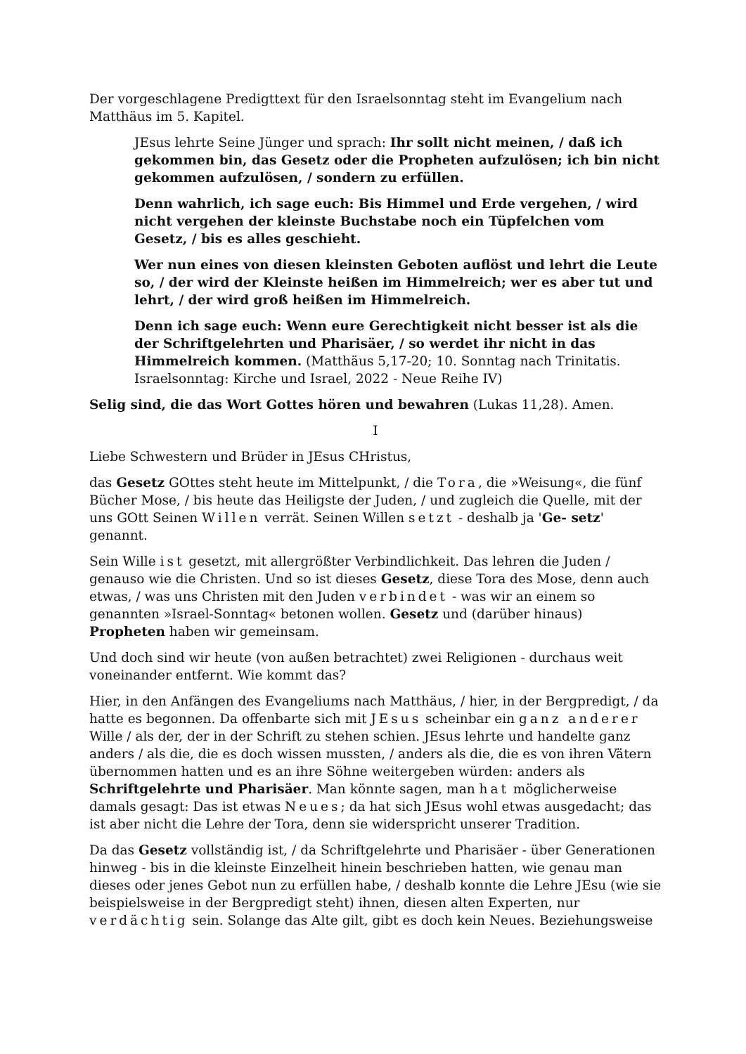Der vorgeschlagene Predigttext für den Israelsonntag steht im Evangelium nach Matthäus im 5. Kapitel.
JEsus lehrte Seine Jünger und sprach: Ihr sollt nicht meinen, / daß ich gekommen bin, das Gesetz oder die Propheten aufzulösen; ich bin nicht gekommen aufzulösen, / sondern zu erfüllen.
Denn wahrlich, ich sage euch: Bis Himmel und Erde vergehen, / wird nicht vergehen der kleinste Buchstabe noch ein Tüpfelchen vom Gesetz, / bis es alles geschieht.
Wer nun eines von diesen kleinsten Geboten auflöst und lehrt die Leute so, / der wird der Kleinste heißen im Himmelreich; wer es aber tut und lehrt, / der wird groß heißen im Himmelreich.
Denn ich sage euch: Wenn eure Gerechtigkeit nicht besser ist als die der Schriftgelehrten und Pharisäer, / so werdet ihr nicht in das Himmelreich kommen. (Matthäus 5,17-20; 10. Sonntag nach Trinitatis. Israelsonntag: Kirche und Israel, 2022 - Neue Reihe IV)
Selig sind, die das Wort Gottes hören und bewahren (Lukas 11,28). Amen.
I
Liebe Schwestern und Brüder in JEsus CHristus,
das Gesetz GOttes steht heute im Mittelpunkt, / die Tora, die »Weisung«, die fünf Bücher Mose, / bis heute das Heiligste der Juden, / und zugleich die Quelle, mit der uns GOtt Seinen Willen verrät. Seinen Willen setzt - deshalb ja 'Ge- setz' genannt.
Sein Wille ist gesetzt, mit allergrößter Verbindlichkeit. Das lehren die Juden / genauso wie die Christen. Und so ist dieses Gesetz, diese Tora des Mose, denn auch etwas, / was uns Christen mit den Juden verbindet - was wir an einem so genannten »Israel-Sonntag« betonen wollen. Gesetz und (darüber hinaus) Propheten haben wir gemeinsam.
Und doch sind wir heute (von außen betrachtet) zwei Religionen - durchaus weit voneinander entfernt. Wie kommt das?
Hier, in den Anfängen des Evangeliums nach Matthäus, / hier, in der Bergpredigt, / da hatte es begonnen. Da offenbarte sich mit JEsus scheinbar ein ganz anderer Wille / als der, der in der Schrift zu stehen schien. JEsus lehrte und handelte ganz anders / als die, die es doch wissen mussten, / anders als die, die es von ihren Vätern übernommen hatten und es an ihre Söhne weitergeben würden: anders als Schriftgelehrte und Pharisäer. Man könnte sagen, man hat möglicherweise damals gesagt: Das ist etwas Neues; da hat sich JEsus wohl etwas ausgedacht; das ist aber nicht die Lehre der Tora, denn sie widerspricht unserer Tradition.
Da das Gesetz vollständig ist, / da Schriftgelehrte und Pharisäer - über Generationen hinweg - bis in die kleinste Einzelheit hinein beschrieben hatten, wie genau man dieses oder jenes Gebot nun zu erfüllen habe, / deshalb konnte die Lehre JEsu (wie sie beispielsweise in der Bergpredigt steht) ihnen, diesen alten Experten, nur verdächtig sein. Solange das Alte gilt, gibt es doch kein Neues. Beziehungsweise